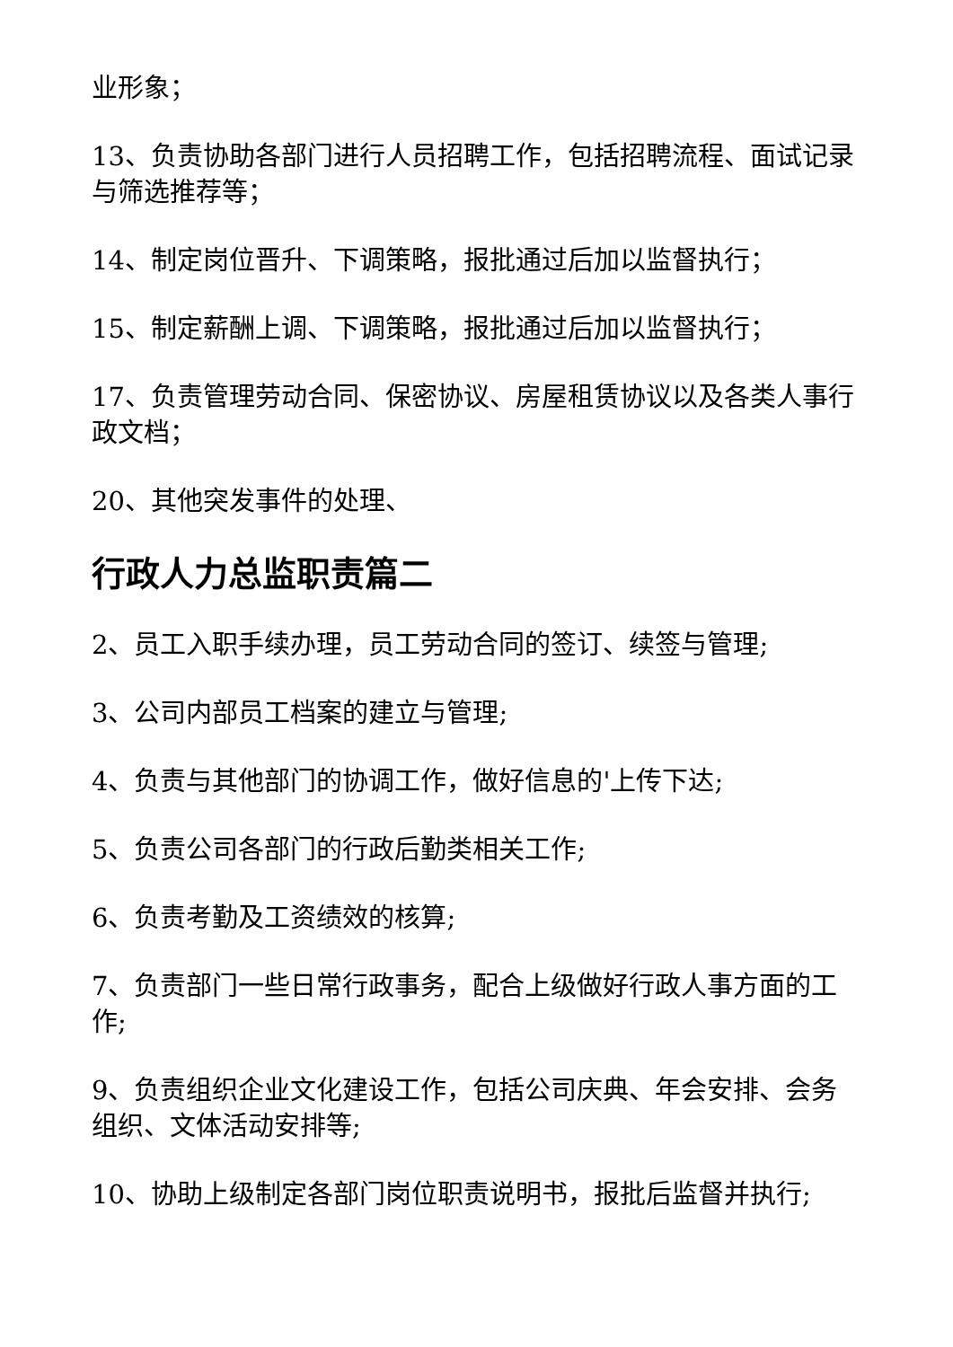业形象；
13、负责协助各部门进行人员招聘工作，包括招聘流程、面试记录与筛选推荐等；
14、制定岗位晋升、下调策略，报批通过后加以监督执行；
15、制定薪酬上调、下调策略，报批通过后加以监督执行；
17、负责管理劳动合同、保密协议、房屋租赁协议以及各类人事行政文档；
20、其他突发事件的处理、
行政人力总监职责篇二
2、员工入职手续办理，员工劳动合同的签订、续签与管理;
3、公司内部员工档案的建立与管理;
4、负责与其他部门的协调工作，做好信息的'上传下达;
5、负责公司各部门的行政后勤类相关工作;
6、负责考勤及工资绩效的核算;
7、负责部门一些日常行政事务，配合上级做好行政人事方面的工作;
9、负责组织企业文化建设工作，包括公司庆典、年会安排、会务组织、文体活动安排等;
10、协助上级制定各部门岗位职责说明书，报批后监督并执行;